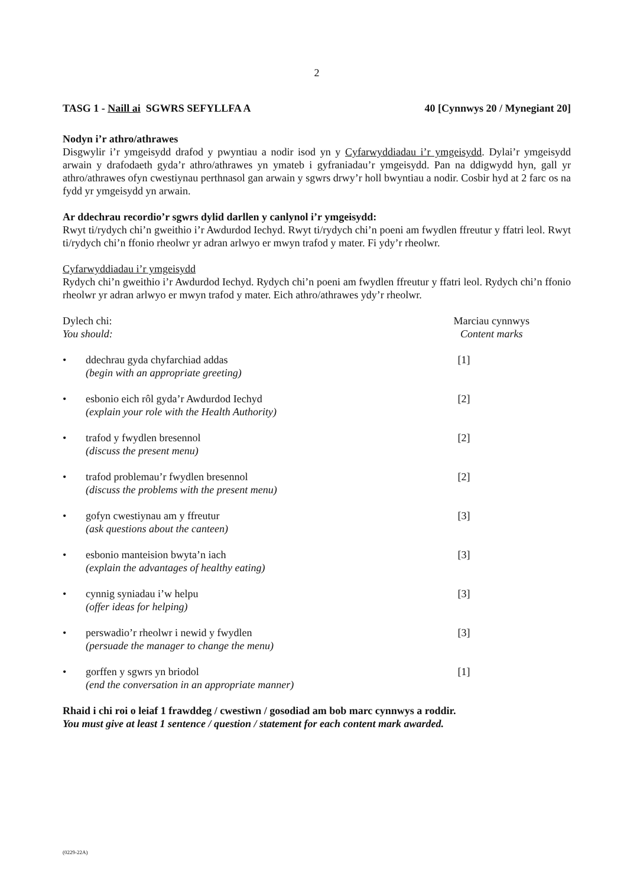2
TASG 1 - Naill ai SGWRS SEFYLLFA A 40 [Cynnwys 20 / Mynegiant 20]
Nodyn i’r athro/athrawes
Disgwylir i’r ymgeisydd drafod y pwyntiau a nodir isod yn y Cyfarwyddiadau i’r ymgeisydd. Dylai’r ymgeisydd arwain y drafodaeth gyda’r athro/athrawes yn ymateb i gyfraniadau’r ymgeisydd. Pan na ddigwydd hyn, gall yr athro/athrawes ofyn cwestiynau perthnasol gan arwain y sgwrs drwy’r holl bwyntiau a nodir. Cosbir hyd at 2 farc os na fydd yr ymgeisydd yn arwain.
Ar ddechrau recordio’r sgwrs dylid darllen y canlynol i’r ymgeisydd:
Rwyt ti/rydych chi’n gweithio i’r Awdurdod Iechyd. Rwyt ti/rydych chi’n poeni am fwydlen ffreutur y ffatri leol. Rwyt ti/rydych chi’n ffonio rheolwr yr adran arlwyo er mwyn trafod y mater. Fi ydy’r rheolwr.
Cyfarwyddiadau i’r ymgeisydd
Rydych chi’n gweithio i’r Awdurdod Iechyd. Rydych chi’n poeni am fwydlen ffreutur y ffatri leol. Rydych chi’n ffonio rheolwr yr adran arlwyo er mwyn trafod y mater. Eich athro/athrawes ydy’r rheolwr.
Dylech chi:
You should: Marciau cynnwys
Content marks
• ddechrau gyda chyfarchiad addas
(begin with an appropriate greeting) [1]
• esbonio eich rôl gyda’r Awdurdod Iechyd
(explain your role with the Health Authority) [2]
• trafod y fwydlen bresennol
(discuss the present menu) [2]
• trafod problemau’r fwydlen bresennol
(discuss the problems with the present menu) [2]
• gofyn cwestiynau am y ffreutur
(ask questions about the canteen) [3]
• esbonio manteision bwyta’n iach
(explain the advantages of healthy eating) [3]
• cynnig syniadau i’w helpu
(offer ideas for helping) [3]
• perswadio’r rheolwr i newid y fwydlen
(persuade the manager to change the menu) [3]
• gorffen y sgwrs yn briodol
(end the conversation in an appropriate manner) [1]
Rhaid i chi roi o leiaf 1 frawddeg / cwestiwn / gosodiad am bob marc cynnwys a roddir.
You must give at least 1 sentence / question / statement for each content mark awarded.
(0229-22A)